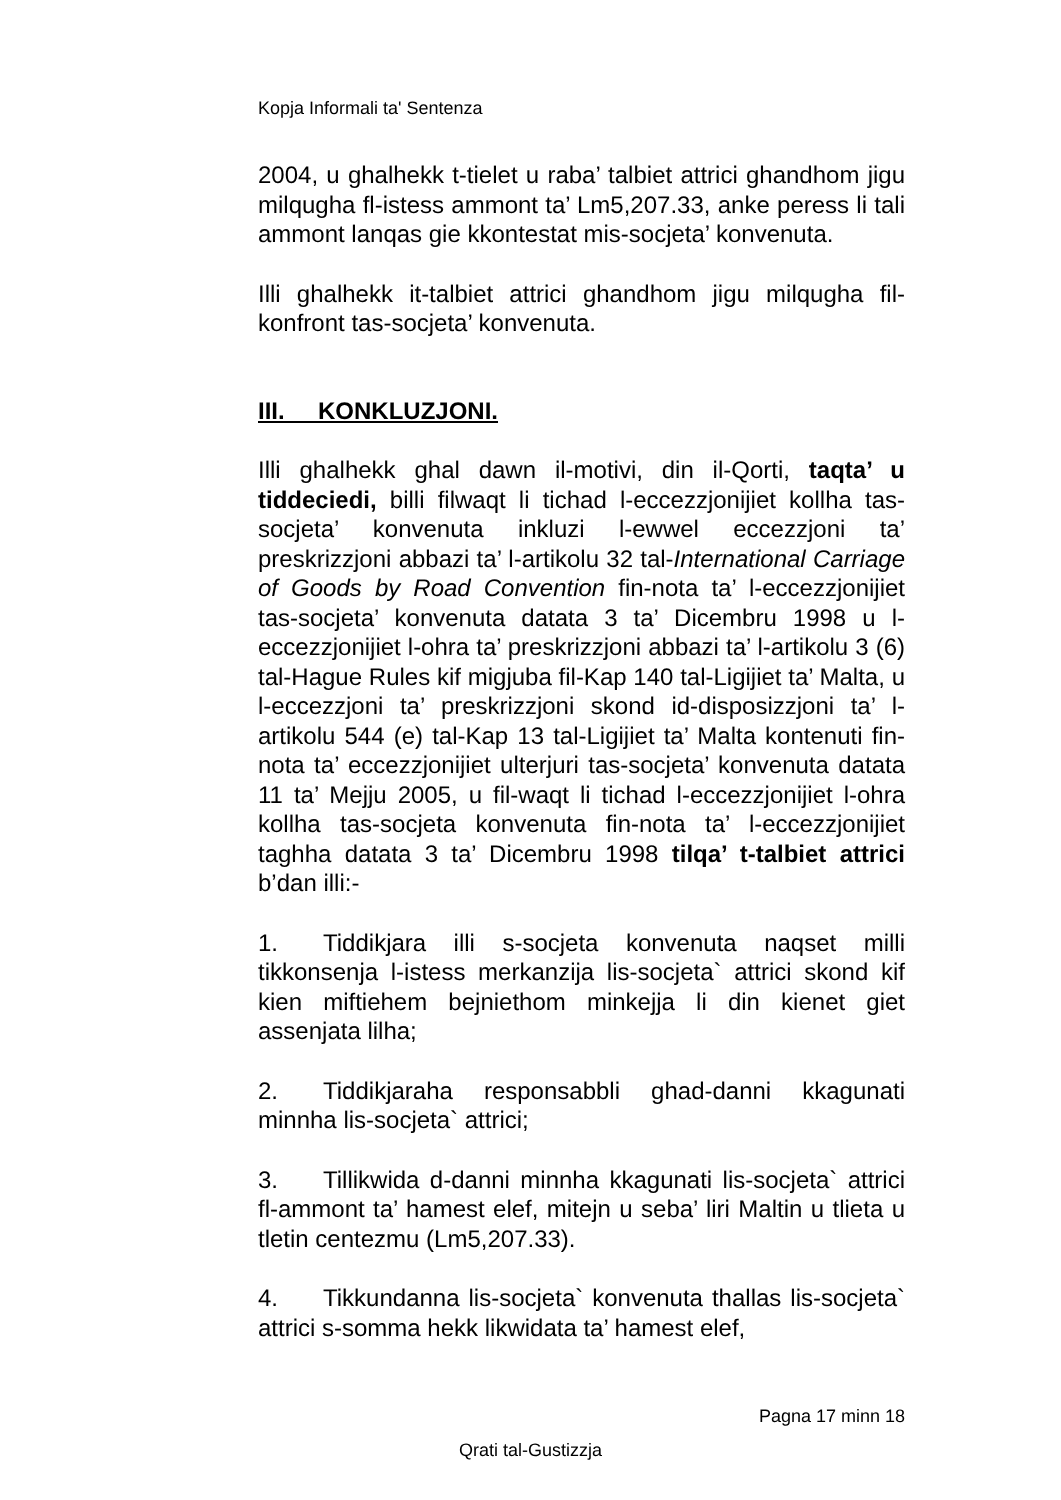Kopja Informali ta' Sentenza
2004, u ghalhekk t-tielet u raba’ talbiet attrici ghandhom jigu milqugha fl-istess ammont ta’ Lm5,207.33, anke peress li tali ammont lanqas gie kkontestat mis-socjeta’ konvenuta.
Illi ghalhekk it-talbiet attrici ghandhom jigu milqugha fil-konfront tas-socjeta’ konvenuta.
III. KONKLUZJONI.
Illi ghalhekk ghal dawn il-motivi, din il-Qorti, taqta’ u tiddeciedi, billi filwaqt li tichad l-eccezzjonijiet kollha tas-socjeta’ konvenuta inkluzi l-ewwel eccezzjoni ta’ preskrizzjoni abbazi ta’ l-artikolu 32 tal-International Carriage of Goods by Road Convention fin-nota ta’ l-eccezzjonijiet tas-socjeta’ konvenuta datata 3 ta’ Dicembru 1998 u l-eccezzjonijiet l-ohra ta’ preskrizzjoni abbazi ta’ l-artikolu 3 (6) tal-Hague Rules kif migjuba fil-Kap 140 tal-Ligijiet ta’ Malta, u l-eccezzjoni ta’ preskrizzjoni skond id-disposizzjoni ta’ l-artikolu 544 (e) tal-Kap 13 tal-Ligijiet ta’ Malta kontenuti fin-nota ta’ eccezzjonijiet ulterjuri tas-socjeta’ konvenuta datata 11 ta’ Mejju 2005, u fil-waqt li tichad l-eccezzjonijiet l-ohra kollha tas-socjeta konvenuta fin-nota ta’ l-eccezzjonijiet taghha datata 3 ta’ Dicembru 1998 tilqa’ t-talbiet attrici b’dan illi:-
1. Tiddikjara illi s-socjeta konvenuta naqset milli tikkonsenja l-istess merkanzija lis-socjeta` attrici skond kif kien miftiehem bejniethom minkejja li din kienet giet assenjata lilha;
2. Tiddikjaraha responsabbli ghad-danni kkagunati minnha lis-socjeta` attrici;
3. Tillikwida d-danni minnha kkagunati lis-socjeta` attrici fl-ammont ta’ hamest elef, mitejn u seba’ liri Maltin u tlieta u tletin centezmu (Lm5,207.33).
4. Tikkundanna lis-socjeta` konvenuta thallas lis-socjeta` attrici s-somma hekk likwidata ta’ hamest elef,
Pagna 17 minn 18
Qrati tal-Gustizzja